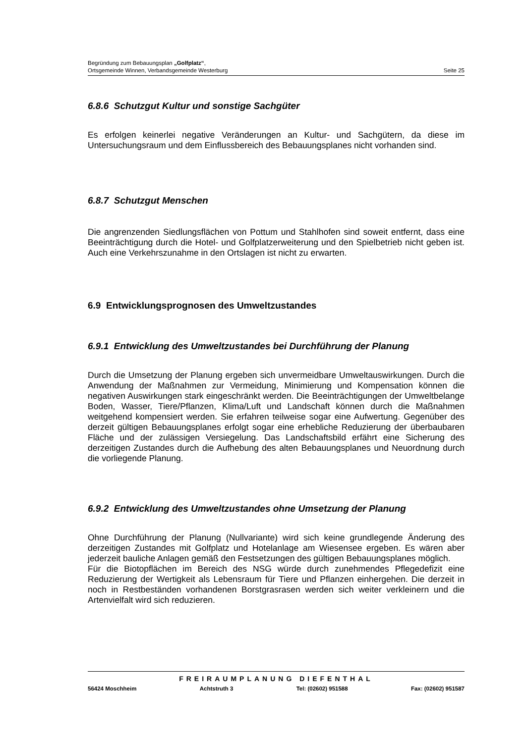Begründung zum Bebauungsplan „Golfplatz“,
Ortsgemeinde Winnen, Verbandsgemeinde Westerburg Seite 25
6.8.6 Schutzgut Kultur und sonstige Sachgüter
Es erfolgen keinerlei negative Veränderungen an Kultur- und Sachgütern, da diese im Untersuchungsraum und dem Einflussbereich des Bebauungsplanes nicht vorhanden sind.
6.8.7 Schutzgut Menschen
Die angrenzenden Siedlungsflächen von Pottum und Stahlhofen sind soweit entfernt, dass eine Beeinträchtigung durch die Hotel- und Golfplatzerweiterung und den Spielbetrieb nicht geben ist. Auch eine Verkehrszunahme in den Ortslagen ist nicht zu erwarten.
6.9 Entwicklungsprognosen des Umweltzustandes
6.9.1 Entwicklung des Umweltzustandes bei Durchführung der Planung
Durch die Umsetzung der Planung ergeben sich unvermeidbare Umweltauswirkungen. Durch die Anwendung der Maßnahmen zur Vermeidung, Minimierung und Kompensation können die negativen Auswirkungen stark eingeschränkt werden. Die Beeinträchtigungen der Umweltbelange Boden, Wasser, Tiere/Pflanzen, Klima/Luft und Landschaft können durch die Maßnahmen weitgehend kompensiert werden. Sie erfahren teilweise sogar eine Aufwertung. Gegenüber des derzeit gültigen Bebauungsplanes erfolgt sogar eine erhebliche Reduzierung der überbaubaren Fläche und der zulässigen Versiegelung. Das Landschaftsbild erfährt eine Sicherung des derzeitigen Zustandes durch die Aufhebung des alten Bebauungsplanes und Neuordnung durch die vorliegende Planung.
6.9.2 Entwicklung des Umweltzustandes ohne Umsetzung der Planung
Ohne Durchführung der Planung (Nullvariante) wird sich keine grundlegende Änderung des derzeitigen Zustandes mit Golfplatz und Hotelanlage am Wiesensee ergeben. Es wären aber jederzeit bauliche Anlagen gemäß den Festsetzungen des gültigen Bebauungsplanes möglich.
Für die Biotopflächen im Bereich des NSG würde durch zunehmendes Pflegedefizit eine Reduzierung der Wertigkeit als Lebensraum für Tiere und Pflanzen einhergehen. Die derzeit in noch in Restbeständen vorhandenen Borstgrasrasen werden sich weiter verkleinern und die Artenvielfalt wird sich reduzieren.
FREIRAUMPLANUNG DIEFENTHAL
56424 Moschheim Achtstruth 3 Tel: (02602) 951588 Fax: (02602) 951587